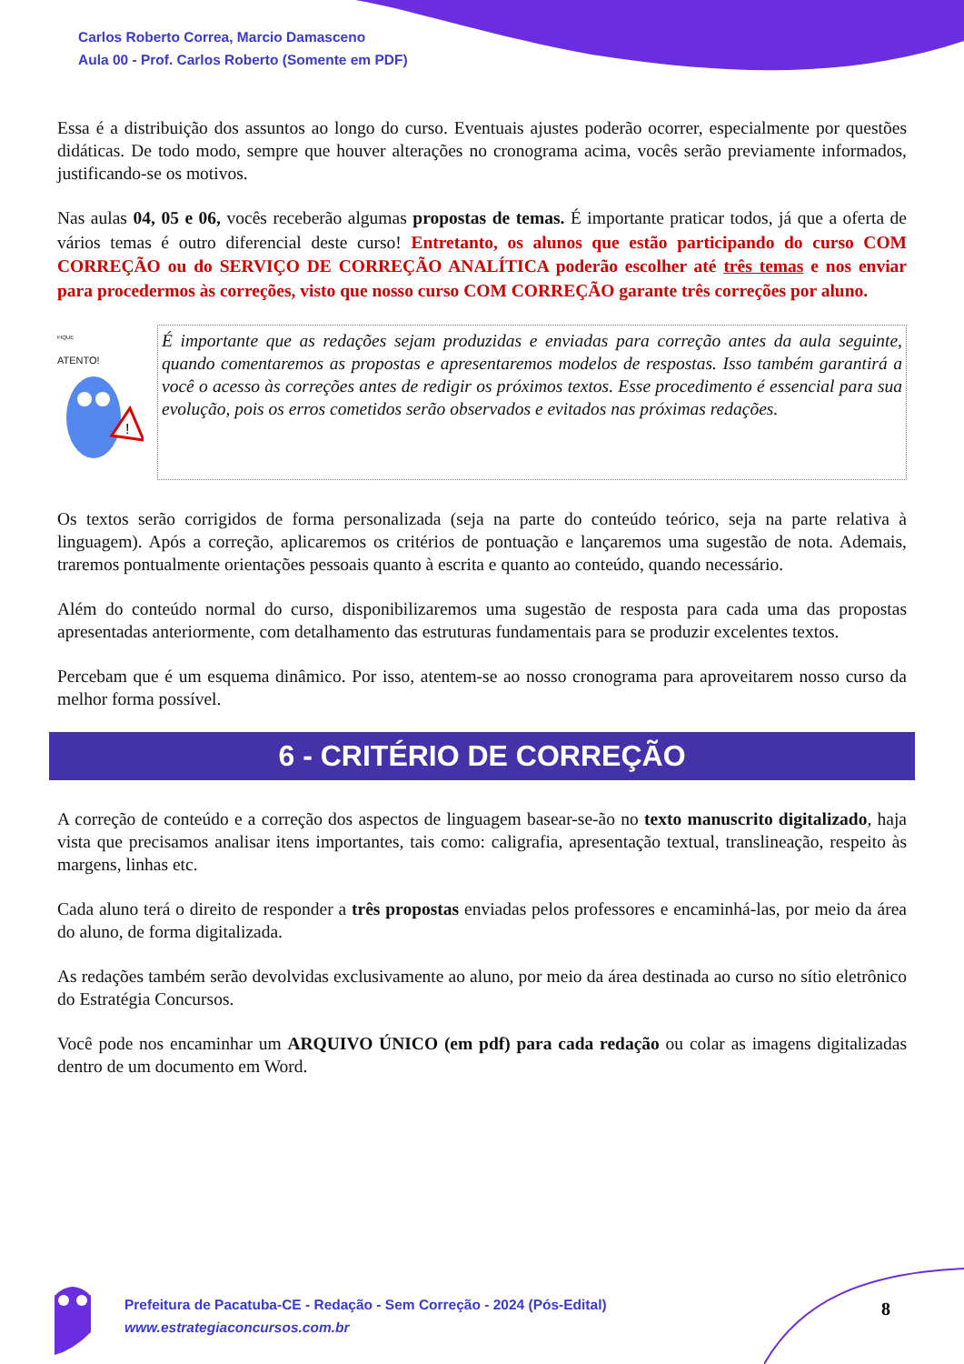Carlos Roberto Correa, Marcio Damasceno
Aula 00 - Prof. Carlos Roberto (Somente em PDF)
Essa é a distribuição dos assuntos ao longo do curso. Eventuais ajustes poderão ocorrer, especialmente por questões didáticas. De todo modo, sempre que houver alterações no cronograma acima, vocês serão previamente informados, justificando-se os motivos.
Nas aulas 04, 05 e 06, vocês receberão algumas propostas de temas. É importante praticar todos, já que a oferta de vários temas é outro diferencial deste curso! Entretanto, os alunos que estão participando do curso COM CORREÇÃO ou do SERVIÇO DE CORREÇÃO ANALÍTICA poderão escolher até três temas e nos enviar para procedermos às correções, visto que nosso curso COM CORREÇÃO garante três correções por aluno.
FIQUE
ATENTO!
!
É importante que as redações sejam produzidas e enviadas para correção antes da aula seguinte, quando comentaremos as propostas e apresentaremos modelos de respostas. Isso também garantirá a você o acesso às correções antes de redigir os próximos textos. Esse procedimento é essencial para sua evolução, pois os erros cometidos serão observados e evitados nas próximas redações.
Os textos serão corrigidos de forma personalizada (seja na parte do conteúdo teórico, seja na parte relativa à linguagem). Após a correção, aplicaremos os critérios de pontuação e lançaremos uma sugestão de nota. Ademais, traremos pontualmente orientações pessoais quanto à escrita e quanto ao conteúdo, quando necessário.
Além do conteúdo normal do curso, disponibilizaremos uma sugestão de resposta para cada uma das propostas apresentadas anteriormente, com detalhamento das estruturas fundamentais para se produzir excelentes textos.
Percebam que é um esquema dinâmico. Por isso, atentem-se ao nosso cronograma para aproveitarem nosso curso da melhor forma possível.
6 - CRITÉRIO DE CORREÇÃO
A correção de conteúdo e a correção dos aspectos de linguagem basear-se-ão no texto manuscrito digitalizado, haja vista que precisamos analisar itens importantes, tais como: caligrafia, apresentação textual, translineação, respeito às margens, linhas etc.
Cada aluno terá o direito de responder a três propostas enviadas pelos professores e encaminhá-las, por meio da área do aluno, de forma digitalizada.
As redações também serão devolvidas exclusivamente ao aluno, por meio da área destinada ao curso no sítio eletrônico do Estratégia Concursos.
Você pode nos encaminhar um ARQUIVO ÚNICO (em pdf) para cada redação ou colar as imagens digitalizadas dentro de um documento em Word.
Prefeitura de Pacatuba-CE - Redação - Sem Correção - 2024 (Pós-Edital)
www.estrategiaconcursos.com.br
8